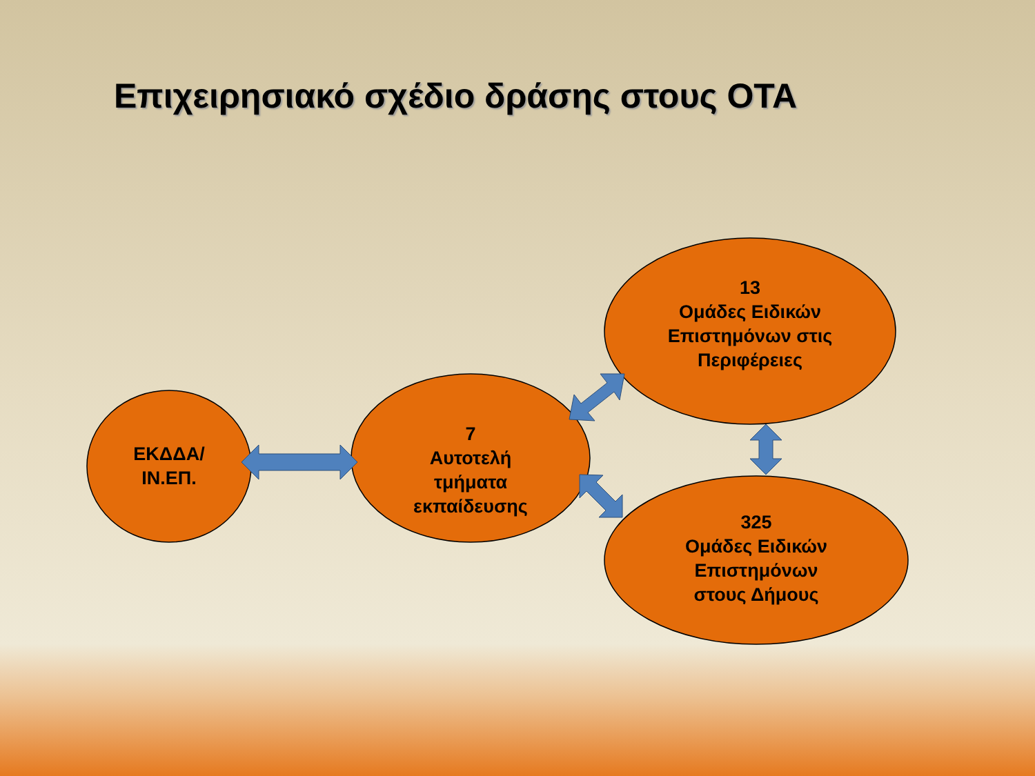Επιχειρησιακό σχέδιο δράσης στους ΟΤΑ
ΕΚΔΔΑ/
ΙΝ.ΕΠ.
7
Αυτοτελή
τμήματα
εκπαίδευσης
13
Ομάδες Ειδικών
Επιστημόνων στις
Περιφέρειες
325
Ομάδες Ειδικών
Επιστημόνων
στους Δήμους